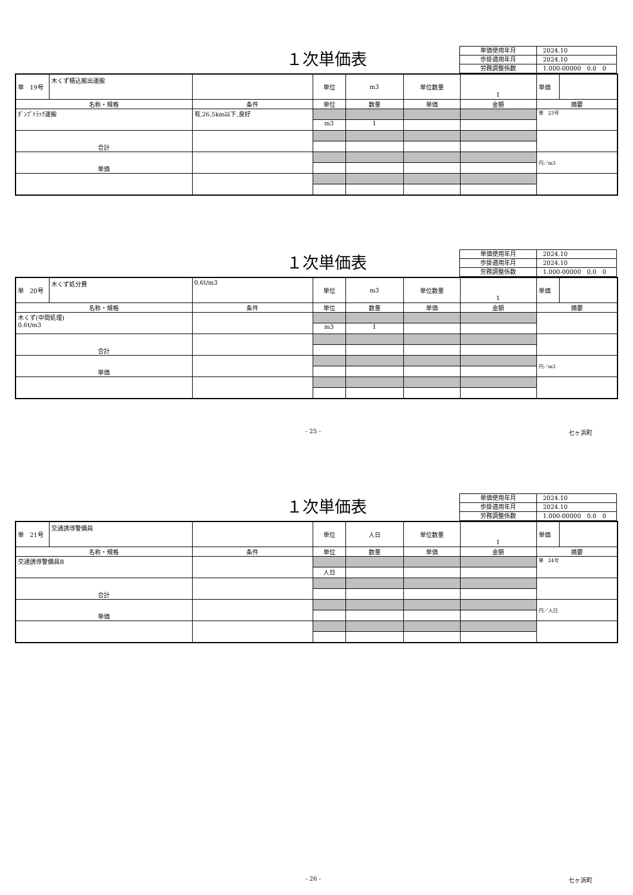１次単価表
| 単価使用年月 | 2024.10 |
| 歩掛適用年月 | 2024.10 |
| 労務調整係数 | 1.000-00000 0.0 0 |
| 単 19号 | 木くず積込搬出運搬 | | 単位 | m3 | 単位数量 | 1 | 単価 | |
| 名称・規格 | | 条件 | 単位 | 数量 | 単価 | 金額 | 摘要 | |
| ﾀﾞﾝﾌﾟﾄﾗｯｸ運搬 | | 有,26.5km以下,良好 | | | | | 単 23号 | |
| | | | m3 | 1 | | | | |
| 合計 | | | | | | | | |
| 単価 | | | | | | | 円／m3 | |
１次単価表
| 単価使用年月 | 2024.10 |
| 歩掛適用年月 | 2024.10 |
| 労務調整係数 | 1.000-00000 0.0 0 |
| 単 20号 | 木くず処分費 | 0.6t/m3 | 単位 | m3 | 単位数量 | 1 | 単価 | |
| 名称・規格 | | 条件 | 単位 | 数量 | 単価 | 金額 | 摘要 | |
| 木くず(中間処理) 0.6t/m3 | | | | | | | | |
| | | | m3 | 1 | | | | |
| 合計 | | | | | | | | |
| 単価 | | | | | | | 円／m3 | |
- 25 - 七ヶ浜町
１次単価表
| 単価使用年月 | 2024.10 |
| 歩掛適用年月 | 2024.10 |
| 労務調整係数 | 1.000-00000 0.0 0 |
| 単 21号 | 交通誘導警備員 | | 単位 | 人日 | 単位数量 | 1 | 単価 | |
| 名称・規格 | | 条件 | 単位 | 数量 | 単価 | 金額 | 摘要 | |
| 交通誘導警備員B | | | | | | | 単 24号 | |
| | | | 人日 | | | | | |
| 合計 | | | | | | | | |
| 単価 | | | | | | | 円／人日 | |
- 26 - 七ヶ浜町